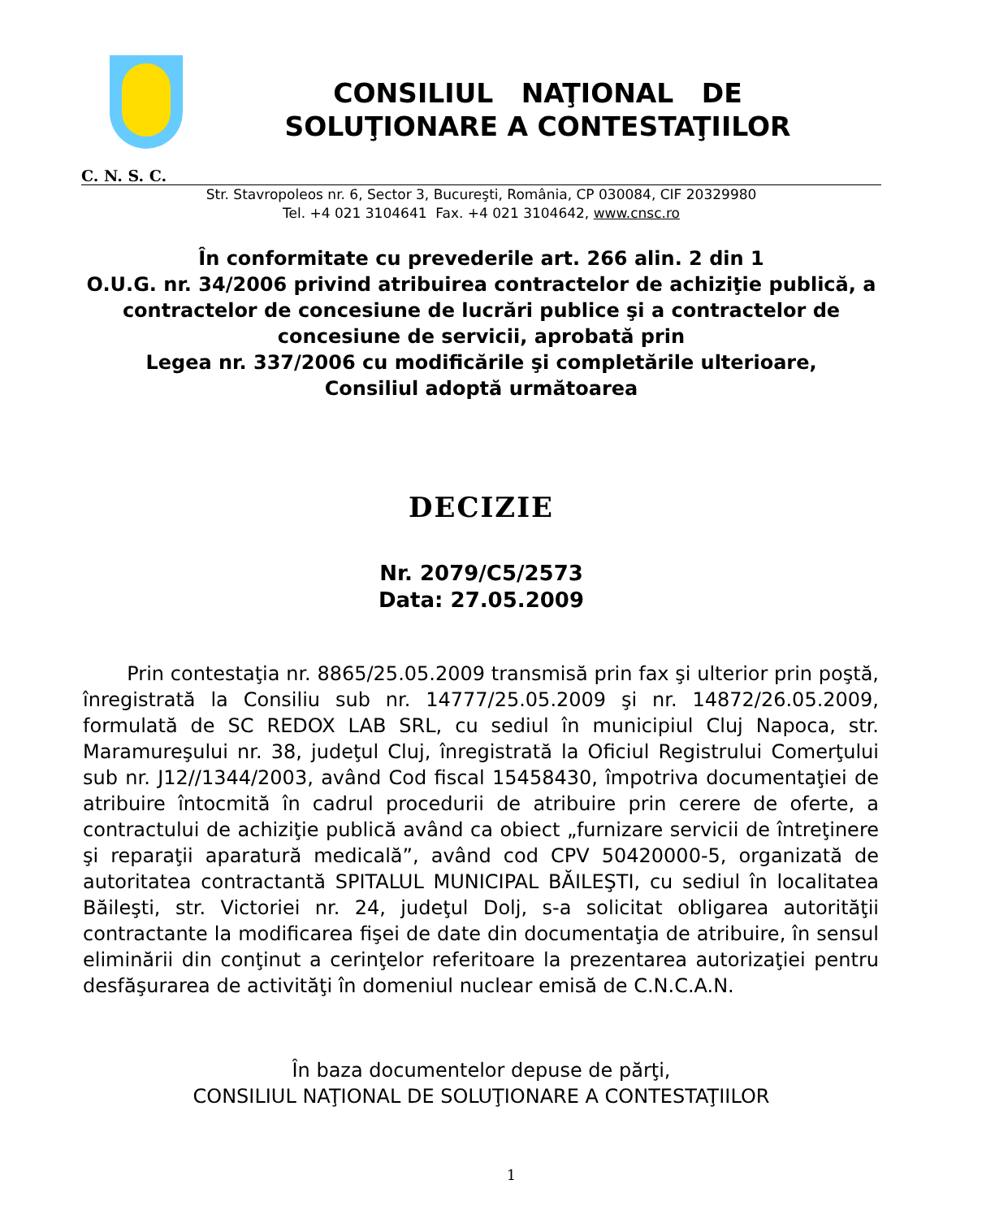CONSILIUL NAŢIONAL DE
SOLUŢIONARE A CONTESTAŢIILOR
C. N. S. C.
Str. Stavropoleos nr. 6, Sector 3, Bucureşti, România, CP 030084, CIF 20329980
Tel. +4 021 3104641 Fax. +4 021 3104642, www.cnsc.ro
În conformitate cu prevederile art. 266 alin. 2 din 1
O.U.G. nr. 34/2006 privind atribuirea contractelor de achiziţie publică, a contractelor de concesiune de lucrări publice şi a contractelor de concesiune de servicii, aprobată prin
Legea nr. 337/2006 cu modificările şi completările ulterioare,
Consiliul adoptă următoarea
DECIZIE
Nr. 2079/C5/2573
Data: 27.05.2009
Prin contestaţia nr. 8865/25.05.2009 transmisă prin fax şi ulterior prin poştă, înregistrată la Consiliu sub nr. 14777/25.05.2009 şi nr. 14872/26.05.2009, formulată de SC REDOX LAB SRL, cu sediul în municipiul Cluj Napoca, str. Maramureşului nr. 38, judeţul Cluj, înregistrată la Oficiul Registrului Comerţului sub nr. J12//1344/2003, având Cod fiscal 15458430, împotriva documentaţiei de atribuire întocmită în cadrul procedurii de atribuire prin cerere de oferte, a contractului de achiziţie publică având ca obiect „furnizare servicii de întreţinere şi reparaţii aparatură medicală”, având cod CPV 50420000-5, organizată de autoritatea contractantă SPITALUL MUNICIPAL BĂILEŞTI, cu sediul în localitatea Băileşti, str. Victoriei nr. 24, judeţul Dolj, s-a solicitat obligarea autorităţii contractante la modificarea fişei de date din documentaţia de atribuire, în sensul eliminării din conţinut a cerinţelor referitoare la prezentarea autorizaţiei pentru desfăşurarea de activităţi în domeniul nuclear emisă de C.N.C.A.N.
În baza documentelor depuse de părţi,
CONSILIUL NAŢIONAL DE SOLUŢIONARE A CONTESTAŢIILOR
1